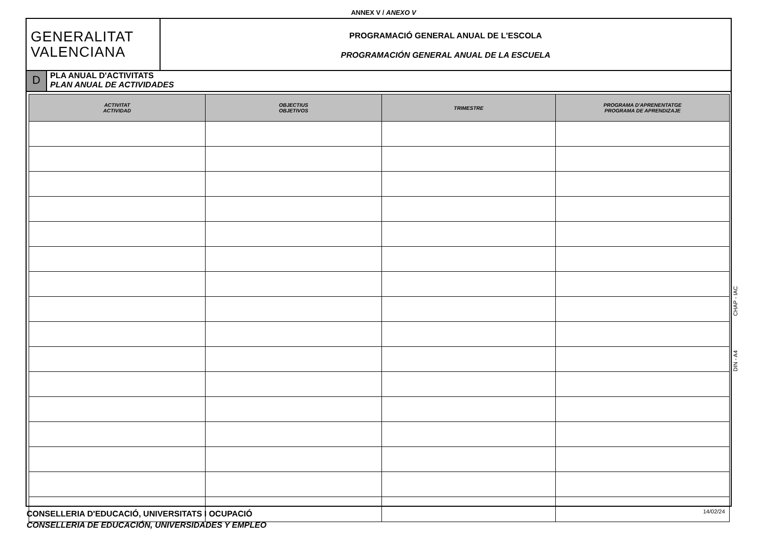ANNEX V / ANEXO V
GENERALITAT
VALENCIANA
PROGRAMACIÓ GENERAL ANUAL DE L'ESCOLA
PROGRAMACIÓN GENERAL ANUAL DE LA ESCUELA
D
PLA ANUAL D'ACTIVITATS
PLAN ANUAL DE ACTIVIDADES
| ACTIVITAT ACTIVIDAD | OBJECTIUS OBJETIVOS | TRIMESTRE | PROGRAMA D'APRENENTATGE PROGRAMA DE APRENDIZAJE |
| --- | --- | --- | --- |
DIN - A4 CHAP - IAC
CONSELLERIA D'EDUCACIÓ, UNIVERSITATS I OCUPACIÓ
CONSELLERIA DE EDUCACIÓN, UNIVERSIDADES Y EMPLEO
14/02/24